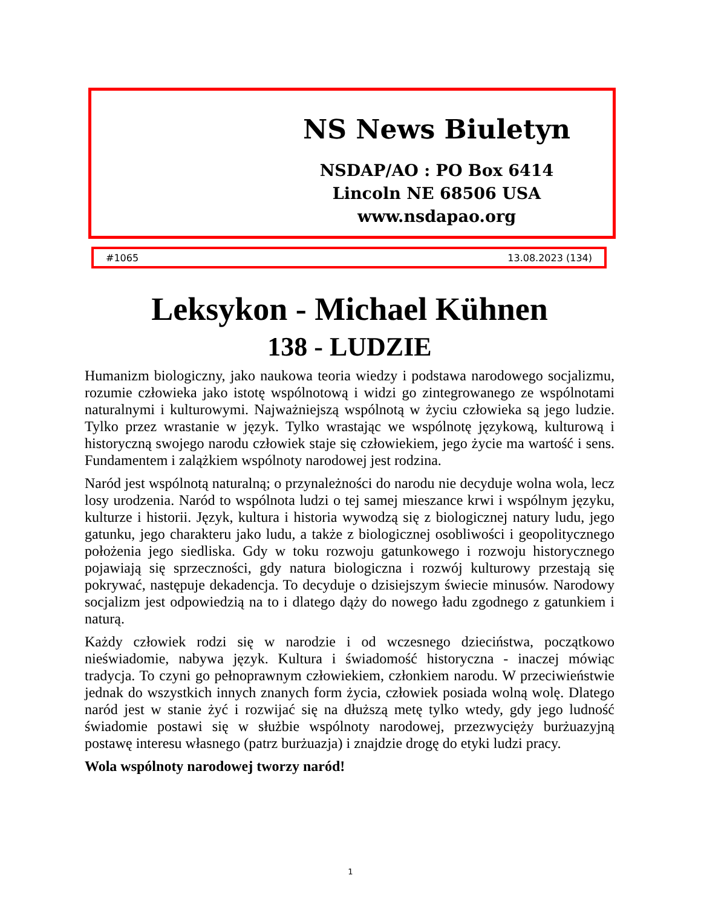NS News Biuletyn
NSDAP/AO : PO Box 6414
Lincoln NE 68506 USA
www.nsdapao.org
#1065 13.08.2023 (134)
Leksykon - Michael Kühnen
138 - LUDZIE
Humanizm biologiczny, jako naukowa teoria wiedzy i podstawa narodowego socjalizmu, rozumie człowieka jako istotę wspólnotową i widzi go zintegrowanego ze wspólnotami naturalnymi i kulturowymi. Najważniejszą wspólnotą w życiu człowieka są jego ludzie. Tylko przez wrastanie w język. Tylko wrastając we wspólnotę językową, kulturową i historyczną swojego narodu człowiek staje się człowiekiem, jego życie ma wartość i sens. Fundamentem i zalążkiem wspólnoty narodowej jest rodzina.
Naród jest wspólnotą naturalną; o przynależności do narodu nie decyduje wolna wola, lecz losy urodzenia. Naród to wspólnota ludzi o tej samej mieszance krwi i wspólnym języku, kulturze i historii. Język, kultura i historia wywodzą się z biologicznej natury ludu, jego gatunku, jego charakteru jako ludu, a także z biologicznej osobliwości i geopolitycznego położenia jego siedliska. Gdy w toku rozwoju gatunkowego i rozwoju historycznego pojawiają się sprzeczności, gdy natura biologiczna i rozwój kulturowy przestają się pokrywać, następuje dekadencja. To decyduje o dzisiejszym świecie minusów. Narodowy socjalizm jest odpowiedzią na to i dlatego dąży do nowego ładu zgodnego z gatunkiem i naturą.
Każdy człowiek rodzi się w narodzie i od wczesnego dzieciństwa, początkowo nieświadomie, nabywa język. Kultura i świadomość historyczna - inaczej mówiąc tradycja. To czyni go pełnoprawnym człowiekiem, członkiem narodu. W przeciwieństwie jednak do wszystkich innych znanych form życia, człowiek posiada wolną wolę. Dlatego naród jest w stanie żyć i rozwijać się na dłuższą metę tylko wtedy, gdy jego ludność świadomie postawi się w służbie wspólnoty narodowej, przezwycięży burżuazyjną postawę interesu własnego (patrz burżuazja) i znajdzie drogę do etyki ludzi pracy.
Wola wspólnoty narodowej tworzy naród!
1